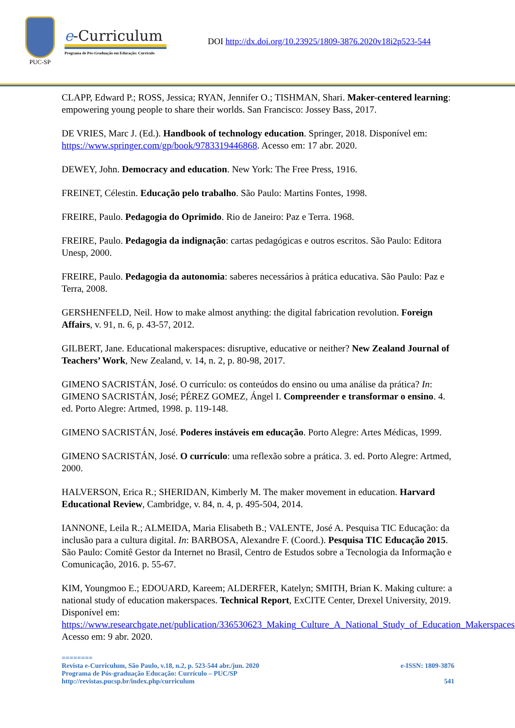PUC-SP
e-Curriculum
Programa de Pós-Graduação em Educação: Currículo
DOI http://dx.doi.org/10.23925/1809-3876.2020v18i2p523-544
CLAPP, Edward P.; ROSS, Jessica; RYAN, Jennifer O.; TISHMAN, Shari. Maker-centered learning: empowering young people to share their worlds. San Francisco: Jossey Bass, 2017.
DE VRIES, Marc J. (Ed.). Handbook of technology education. Springer, 2018. Disponível em: https://www.springer.com/gp/book/9783319446868. Acesso em: 17 abr. 2020.
DEWEY, John. Democracy and education. New York: The Free Press, 1916.
FREINET, Célestin. Educação pelo trabalho. São Paulo: Martins Fontes, 1998.
FREIRE, Paulo. Pedagogia do Oprimido. Rio de Janeiro: Paz e Terra. 1968.
FREIRE, Paulo. Pedagogia da indignação: cartas pedagógicas e outros escritos. São Paulo: Editora Unesp, 2000.
FREIRE, Paulo. Pedagogia da autonomia: saberes necessários à prática educativa. São Paulo: Paz e Terra, 2008.
GERSHENFELD, Neil. How to make almost anything: the digital fabrication revolution. Foreign Affairs, v. 91, n. 6, p. 43-57, 2012.
GILBERT, Jane. Educational makerspaces: disruptive, educative or neither? New Zealand Journal of Teachers’ Work, New Zealand, v. 14, n. 2, p. 80-98, 2017.
GIMENO SACRISTÁN, José. O currículo: os conteúdos do ensino ou uma análise da prática? In: GIMENO SACRISTÁN, José; PÉREZ GOMEZ, Ángel I. Compreender e transformar o ensino. 4. ed. Porto Alegre: Artmed, 1998. p. 119-148.
GIMENO SACRISTÁN, José. Poderes instáveis em educação. Porto Alegre: Artes Médicas, 1999.
GIMENO SACRISTÁN, José. O currículo: uma reflexão sobre a prática. 3. ed. Porto Alegre: Artmed, 2000.
HALVERSON, Erica R.; SHERIDAN, Kimberly M. The maker movement in education. Harvard Educational Review, Cambridge, v. 84, n. 4, p. 495-504, 2014.
IANNONE, Leila R.; ALMEIDA, Maria Elisabeth B.; VALENTE, José A. Pesquisa TIC Educação: da inclusão para a cultura digital. In: BARBOSA, Alexandre F. (Coord.). Pesquisa TIC Educação 2015. São Paulo: Comitê Gestor da Internet no Brasil, Centro de Estudos sobre a Tecnologia da Informação e Comunicação, 2016. p. 55-67.
KIM, Youngmoo E.; EDOUARD, Kareem; ALDERFER, Katelyn; SMITH, Brian K. Making culture: a national study of education makerspaces. Technical Report, ExCITE Center, Drexel University, 2019. Disponível em: https://www.researchgate.net/publication/336530623_Making_Culture_A_National_Study_of_Education_Makerspaces. Acesso em: 9 abr. 2020.
========
Revista e-Curriculum, São Paulo, v.18, n.2, p. 523-544 abr./jun. 2020 e-ISSN: 1809-3876
Programa de Pós-graduação Educação: Currículo – PUC/SP
http://revistas.pucsp.br/index.php/curriculum 541